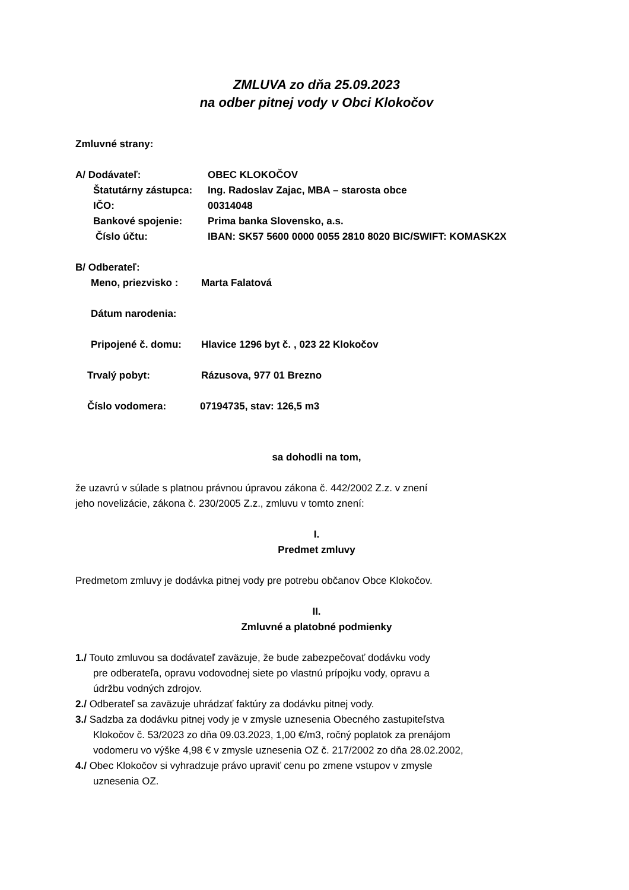ZMLUVA zo dňa 25.09.2023
na odber pitnej vody v Obci Klokočov
Zmluvné strany:
A/ Dodávateľ: OBEC KLOKOČOV
Štatutárny zástupca: Ing. Radoslav Zajac, MBA – starosta obce
IČO: 00314048
Bankové spojenie: Prima banka Slovensko, a.s.
Číslo účtu: IBAN: SK57 5600 0000 0055 2810 8020 BIC/SWIFT: KOMASK2X
B/ Odberateľ:
Meno, priezvisko : Marta Falatová
Dátum narodenia:
Pripojené č. domu: Hlavice 1296 byt č. , 023 22 Klokočov
Trvalý pobyt: Rázusova, 977 01 Brezno
Číslo vodomera: 07194735, stav: 126,5 m3
sa dohodli na tom,
že uzavrú v súlade s platnou právnou úpravou zákona č. 442/2002 Z.z. v znení
jeho novelizácie, zákona č. 230/2005 Z.z., zmluvu v tomto znení:
I.
Predmet zmluvy
Predmetom zmluvy je dodávka pitnej vody pre potrebu občanov Obce Klokočov.
II.
Zmluvné a platobné podmienky
1./ Touto zmluvou sa dodávateľ zaväzuje, že bude zabezpečovať dodávku vody
pre odberateľa, opravu vodovodnej siete po vlastnú prípojku vody, opravu a
údržbu vodných zdrojov.
2./ Odberateľ sa zaväzuje uhrádzať faktúry za dodávku pitnej vody.
3./ Sadzba za dodávku pitnej vody je v zmysle uznesenia Obecného zastupiteľstva
Klokočov č. 53/2023 zo dňa 09.03.2023, 1,00 €/m3, ročný poplatok za prenájom
vodomeru vo výške 4,98 € v zmysle uznesenia OZ č. 217/2002 zo dňa 28.02.2002,
4./ Obec Klokočov si vyhradzuje právo upraviť cenu po zmene vstupov v zmysle
uznesenia OZ.